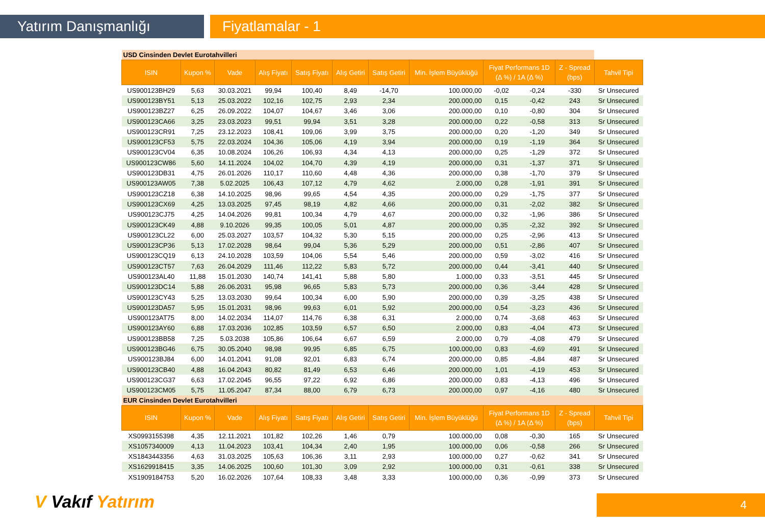Yatırım Danışmanlığı Fiyatlamalar - 1
| USD Cinsinden Devlet Eurotahvilleri | | | | | | | | | | | |
| ISIN | Kupon % | Vade | Alış Fiyatı | Satış Fiyatı | Alış Getiri | Satış Getiri | Min. İşlem Büyüklüğü | Fiyat Performans 1D (Δ %) / 1A (Δ %) | | Z - Spread (bps) | Tahvil Tipi |
| US900123BH29 | 5,63 | 30.03.2021 | 99,94 | 100,40 | 8,49 | -14,70 | 100.000,00 | -0,02 | -0,24 | -330 | Sr Unsecured |
| US900123BY51 | 5,13 | 25.03.2022 | 102,16 | 102,75 | 2,93 | 2,34 | 200.000,00 | 0,15 | -0,42 | 243 | Sr Unsecured |
| US900123BZ27 | 6,25 | 26.09.2022 | 104,07 | 104,67 | 3,46 | 3,06 | 200.000,00 | 0,10 | -0,80 | 304 | Sr Unsecured |
| US900123CA66 | 3,25 | 23.03.2023 | 99,51 | 99,94 | 3,51 | 3,28 | 200.000,00 | 0,22 | -0,58 | 313 | Sr Unsecured |
| US900123CR91 | 7,25 | 23.12.2023 | 108,41 | 109,06 | 3,99 | 3,75 | 200.000,00 | 0,20 | -1,20 | 349 | Sr Unsecured |
| US900123CF53 | 5,75 | 22.03.2024 | 104,36 | 105,06 | 4,19 | 3,94 | 200.000,00 | 0,19 | -1,19 | 364 | Sr Unsecured |
| US900123CV04 | 6,35 | 10.08.2024 | 106,26 | 106,93 | 4,34 | 4,13 | 200.000,00 | 0,25 | -1,29 | 372 | Sr Unsecured |
| US900123CW86 | 5,60 | 14.11.2024 | 104,02 | 104,70 | 4,39 | 4,19 | 200.000,00 | 0,31 | -1,37 | 371 | Sr Unsecured |
| US900123DB31 | 4,75 | 26.01.2026 | 110,17 | 110,60 | 4,48 | 4,36 | 200.000,00 | 0,38 | -1,70 | 379 | Sr Unsecured |
| US900123AW05 | 7,38 | 5.02.2025 | 106,43 | 107,12 | 4,79 | 4,62 | 2.000,00 | 0,28 | -1,91 | 391 | Sr Unsecured |
| US900123CZ18 | 6,38 | 14.10.2025 | 98,96 | 99,65 | 4,54 | 4,35 | 200.000,00 | 0,29 | -1,75 | 377 | Sr Unsecured |
| US900123CX69 | 4,25 | 13.03.2025 | 97,45 | 98,19 | 4,82 | 4,66 | 200.000,00 | 0,31 | -2,02 | 382 | Sr Unsecured |
| US900123CJ75 | 4,25 | 14.04.2026 | 99,81 | 100,34 | 4,79 | 4,67 | 200.000,00 | 0,32 | -1,96 | 386 | Sr Unsecured |
| US900123CK49 | 4,88 | 9.10.2026 | 99,35 | 100,05 | 5,01 | 4,87 | 200.000,00 | 0,35 | -2,32 | 392 | Sr Unsecured |
| US900123CL22 | 6,00 | 25.03.2027 | 103,57 | 104,32 | 5,30 | 5,15 | 200.000,00 | 0,25 | -2,96 | 413 | Sr Unsecured |
| US900123CP36 | 5,13 | 17.02.2028 | 98,64 | 99,04 | 5,36 | 5,29 | 200.000,00 | 0,51 | -2,86 | 407 | Sr Unsecured |
| US900123CQ19 | 6,13 | 24.10.2028 | 103,59 | 104,06 | 5,54 | 5,46 | 200.000,00 | 0,59 | -3,02 | 416 | Sr Unsecured |
| US900123CT57 | 7,63 | 26.04.2029 | 111,46 | 112,22 | 5,83 | 5,72 | 200.000,00 | 0,44 | -3,41 | 440 | Sr Unsecured |
| US900123AL40 | 11,88 | 15.01.2030 | 140,74 | 141,41 | 5,88 | 5,80 | 1.000,00 | 0,33 | -3,51 | 445 | Sr Unsecured |
| US900123DC14 | 5,88 | 26.06.2031 | 95,98 | 96,65 | 5,83 | 5,73 | 200.000,00 | 0,36 | -3,44 | 428 | Sr Unsecured |
| US900123CY43 | 5,25 | 13.03.2030 | 99,64 | 100,34 | 6,00 | 5,90 | 200.000,00 | 0,39 | -3,25 | 438 | Sr Unsecured |
| US900123DA57 | 5,95 | 15.01.2031 | 98,96 | 99,63 | 6,01 | 5,92 | 200.000,00 | 0,54 | -3,23 | 436 | Sr Unsecured |
| US900123AT75 | 8,00 | 14.02.2034 | 114,07 | 114,76 | 6,38 | 6,31 | 2.000,00 | 0,74 | -3,68 | 463 | Sr Unsecured |
| US900123AY60 | 6,88 | 17.03.2036 | 102,85 | 103,59 | 6,57 | 6,50 | 2.000,00 | 0,83 | -4,04 | 473 | Sr Unsecured |
| US900123BB58 | 7,25 | 5.03.2038 | 105,86 | 106,64 | 6,67 | 6,59 | 2.000,00 | 0,79 | -4,08 | 479 | Sr Unsecured |
| US900123BG46 | 6,75 | 30.05.2040 | 98,98 | 99,95 | 6,85 | 6,75 | 100.000,00 | 0,83 | -4,69 | 491 | Sr Unsecured |
| US900123BJ84 | 6,00 | 14.01.2041 | 91,08 | 92,01 | 6,83 | 6,74 | 200.000,00 | 0,85 | -4,84 | 487 | Sr Unsecured |
| US900123CB40 | 4,88 | 16.04.2043 | 80,82 | 81,49 | 6,53 | 6,46 | 200.000,00 | 1,01 | -4,19 | 453 | Sr Unsecured |
| US900123CG37 | 6,63 | 17.02.2045 | 96,55 | 97,22 | 6,92 | 6,86 | 200.000,00 | 0,83 | -4,13 | 496 | Sr Unsecured |
| US900123CM05 | 5,75 | 11.05.2047 | 87,34 | 88,00 | 6,79 | 6,73 | 200.000,00 | 0,97 | -4,16 | 480 | Sr Unsecured |
| EUR Cinsinden Devlet Eurotahvilleri | | | | | | | | | | | |
| ISIN | Kupon % | Vade | Alış Fiyatı | Satış Fiyatı | Alış Getiri | Satış Getiri | Min. İşlem Büyüklüğü | Fiyat Performans 1D (Δ %) / 1A (Δ %) | | Z - Spread (bps) | Tahvil Tipi |
| XS0993155398 | 4,35 | 12.11.2021 | 101,82 | 102,26 | 1,46 | 0,79 | 100.000,00 | 0,08 | -0,30 | 165 | Sr Unsecured |
| XS1057340009 | 4,13 | 11.04.2023 | 103,41 | 104,34 | 2,40 | 1,95 | 100.000,00 | 0,06 | -0,58 | 266 | Sr Unsecured |
| XS1843443356 | 4,63 | 31.03.2025 | 105,63 | 106,36 | 3,11 | 2,93 | 100.000,00 | 0,27 | -0,62 | 341 | Sr Unsecured |
| XS1629918415 | 3,35 | 14.06.2025 | 100,60 | 101,30 | 3,09 | 2,92 | 100.000,00 | 0,31 | -0,61 | 338 | Sr Unsecured |
| XS1909184753 | 5,20 | 16.02.2026 | 107,64 | 108,33 | 3,48 | 3,33 | 100.000,00 | 0,36 | -0,99 | 373 | Sr Unsecured |
V Vakıf Yatırım 4